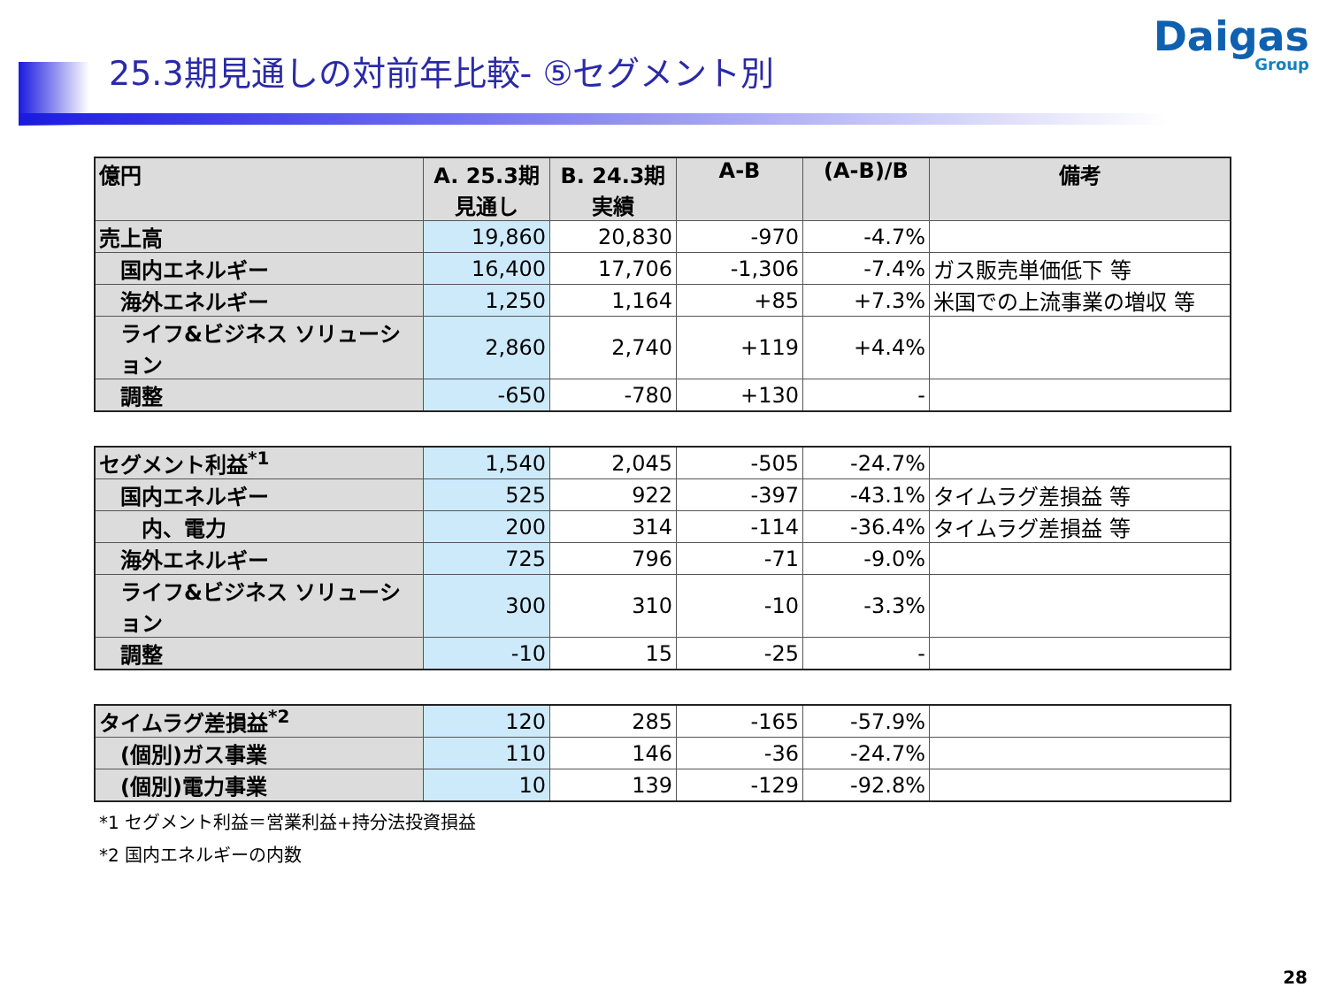25.3期見通しの対前年比較- ⑤セグメント別
Daigas
Group
| 億円 | A. 25.3期 見通し | B. 24.3期 実績 | A-B | (A-B)/B | 備考 |
| --- | --- | --- | --- | --- | --- |
| 売上高 | 19,860 | 20,830 | -970 | -4.7% | |
| 国内エネルギー | 16,400 | 17,706 | -1,306 | -7.4% | ガス販売単価低下 等 |
| 海外エネルギー | 1,250 | 1,164 | +85 | +7.3% | 米国での上流事業の増収 等 |
| ライフ&ビジネス ソリューション | 2,860 | 2,740 | +119 | +4.4% | |
| 調整 | -650 | -780 | +130 | - | |
| セグメント利益<sup>*1</sup> | 1,540 | 2,045 | -505 | -24.7% | |
| 国内エネルギー | 525 | 922 | -397 | -43.1% | タイムラグ差損益 等 |
| 内、電力 | 200 | 314 | -114 | -36.4% | タイムラグ差損益 等 |
| 海外エネルギー | 725 | 796 | -71 | -9.0% | |
| ライフ&ビジネス ソリューション | 300 | 310 | -10 | -3.3% | |
| 調整 | -10 | 15 | -25 | - | |
| タイムラグ差損益<sup>*2</sup> | 120 | 285 | -165 | -57.9% | |
| (個別)ガス事業 | 110 | 146 | -36 | -24.7% | |
| (個別)電力事業 | 10 | 139 | -129 | -92.8% | |
*1 セグメント利益＝営業利益+持分法投資損益
*2 国内エネルギーの内数
28